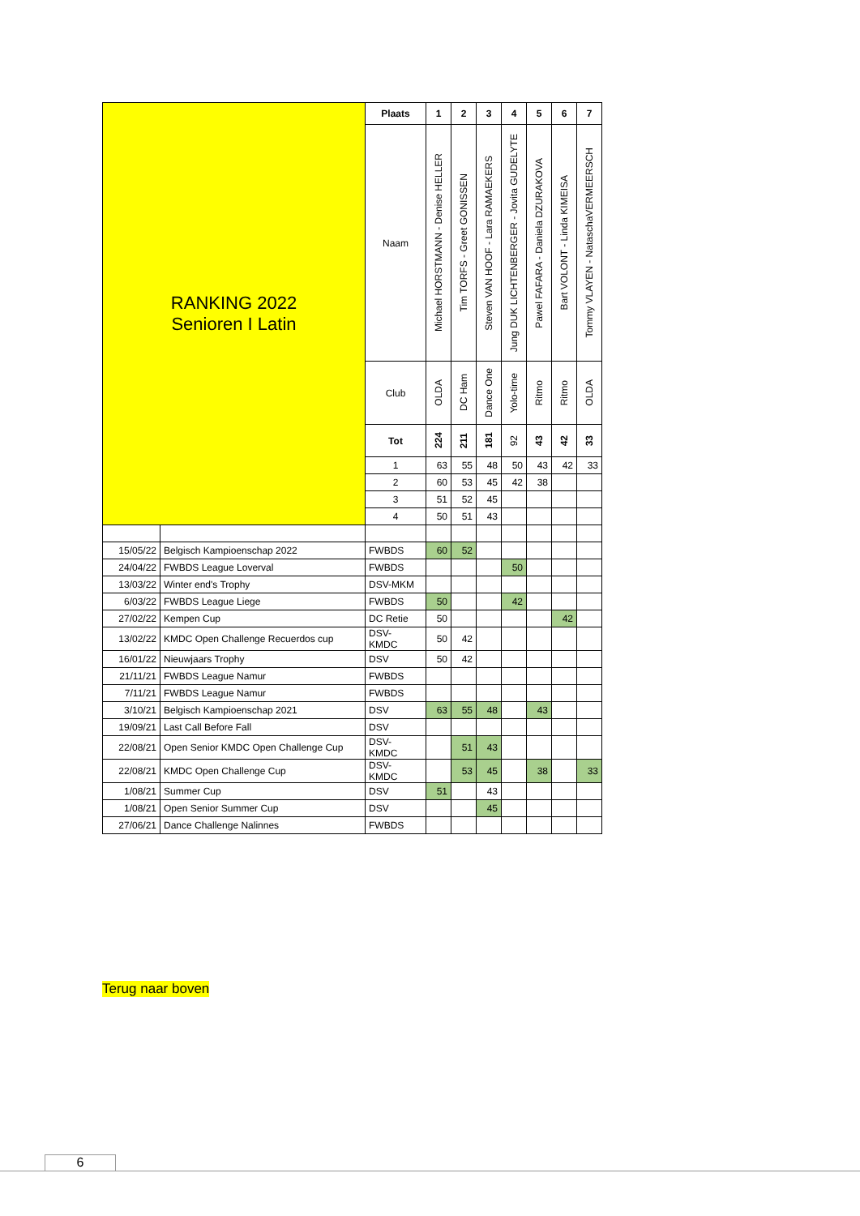| RANKING 2022 Senioren I Latin | | Plaats | 1 | 2 | 3 | 4 | 5 | 6 | 7 |
| | | Naam | Michael HORSTMANN - Denise HELLER | Tim TORFS - Greet GONISSEN | Steven VAN HOOF - Lara RAMAEKERS | Jung DUK LICHTENBERGER - Jovita GUDELYTE | Pawel FAFARA - Daniela DZURAKOVA | Bart VOLONT - Linda KIMEISA | Tommy VLAYEN - NataschaVERMEERSCH |
| | | Club | OLDA | DC Ham | Dance One | Yolo-time | Ritmo | Ritmo | OLDA |
| | | Tot | 224 | 211 | 181 | 92 | 43 | 42 | 33 |
| | | 1 | 63 | 55 | 48 | 50 | 43 | 42 | 33 |
| | | 2 | 60 | 53 | 45 | 42 | 38 | | |
| | | 3 | 51 | 52 | 45 | | | | |
| | | 4 | 50 | 51 | 43 | | | | |
| 15/05/22 | Belgisch Kampioenschap 2022 | FWBDS | 60 | 52 | | | | | |
| 24/04/22 | FWBDS League Loverval | FWBDS | | | | 50 | | | |
| 13/03/22 | Winter end's Trophy | DSV-MKM | | | | | | | |
| 6/03/22 | FWBDS League Liege | FWBDS | 50 | | | 42 | | | |
| 27/02/22 | Kempen Cup | DC Retie | 50 | | | | | 42 | |
| 13/02/22 | KMDC Open Challenge Recuerdos cup | DSV- KMDC | 50 | 42 | | | | | |
| 16/01/22 | Nieuwjaars Trophy | DSV | 50 | 42 | | | | | |
| 21/11/21 | FWBDS League Namur | FWBDS | | | | | | | |
| 7/11/21 | FWBDS League Namur | FWBDS | | | | | | | |
| 3/10/21 | Belgisch Kampioenschap 2021 | DSV | 63 | 55 | 48 | | 43 | | |
| 19/09/21 | Last Call Before Fall | DSV | | | | | | | |
| 22/08/21 | Open Senior KMDC Open Challenge Cup | DSV- KMDC | | 51 | 43 | | | | |
| 22/08/21 | KMDC Open Challenge Cup | DSV- KMDC | | 53 | 45 | | 38 | | 33 |
| 1/08/21 | Summer Cup | DSV | 51 | | 43 | | | | |
| 1/08/21 | Open Senior Summer Cup | DSV | | | 45 | | | | |
| 27/06/21 | Dance Challenge Nalinnes | FWBDS | | | | | | | |
Terug naar boven
6